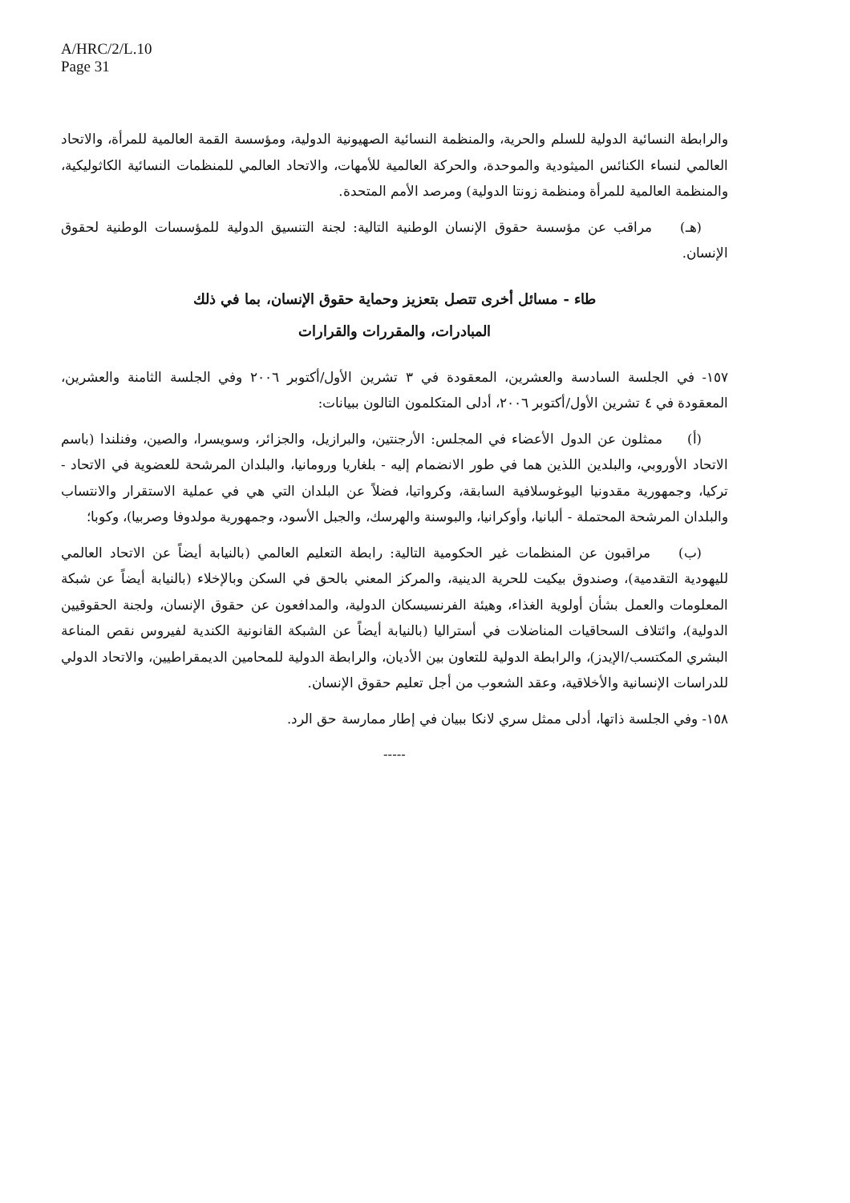A/HRC/2/L.10
Page 31
والرابطة النسائية الدولية للسلم والحرية، والمنظمة النسائية الصهيونية الدولية، ومؤسسة القمة العالمية للمرأة، والاتحاد العالمي لنساء الكنائس الميثودية والموحدة، والحركة العالمية للأمهات، والاتحاد العالمي للمنظمات النسائية الكاثوليكية، والمنظمة العالمية للمرأة ومنظمة زونتا الدولية) ومرصد الأمم المتحدة.
  (هـ)   مراقب عن مؤسسة حقوق الإنسان الوطنية التالية: لجنة التنسيق الدولية للمؤسسات الوطنية لحقوق الإنسان.
طاء - مسائل أخرى تتصل بتعزيز وحماية حقوق الإنسان، بما في ذلك
المبادرات، والمقررات والقرارات
١٥٧- في الجلسة السادسة والعشرين، المعقودة في ٣ تشرين الأول/أكتوبر ٢٠٠٦ وفي الجلسة الثامنة والعشرين، المعقودة في ٤ تشرين الأول/أكتوبر ٢٠٠٦، أدلى المتكلمون التالون ببيانات:
  (أ)   ممثلون عن الدول الأعضاء في المجلس: الأرجنتين، والبرازيل، والجزائر، وسويسرا، والصين، وفنلندا (باسم الاتحاد الأوروبي، والبلدين اللذين هما في طور الانضمام إليه - بلغاريا ورومانيا، والبلدان المرشحة للعضوية في الاتحاد - تركيا، وجمهورية مقدونيا اليوغوسلافية السابقة، وكرواتيا، فضلاً عن البلدان التي هي في عملية الاستقرار والانتساب والبلدان المرشحة المحتملة - ألبانيا، وأوكرانيا، والبوسنة والهرسك، والجبل الأسود، وجمهورية مولدوفا وصربيا)، وكوبا؛
  (ب)   مراقبون عن المنظمات غير الحكومية التالية: رابطة التعليم العالمي (بالنيابة أيضاً عن الاتحاد العالمي لليهودية التقدمية)، وصندوق بيكيت للحرية الدينية، والمركز المعني بالحق في السكن وبالإخلاء (بالنيابة أيضاً عن شبكة المعلومات والعمل بشأن أولوية الغذاء، وهيئة الفرنسيسكان الدولية، والمدافعون عن حقوق الإنسان، ولجنة الحقوقيين الدولية)، وائتلاف السحاقيات المناضلات في أستراليا (بالنيابة أيضاً عن الشبكة القانونية الكندية لفيروس نقص المناعة البشري المكتسب/الإيدز)، والرابطة الدولية للتعاون بين الأديان، والرابطة الدولية للمحامين الديمقراطيين، والاتحاد الدولي للدراسات الإنسانية والأخلاقية، وعقد الشعوب من أجل تعليم حقوق الإنسان.
١٥٨- وفي الجلسة ذاتها، أدلى ممثل سري لانكا ببيان في إطار ممارسة حق الرد.
-----